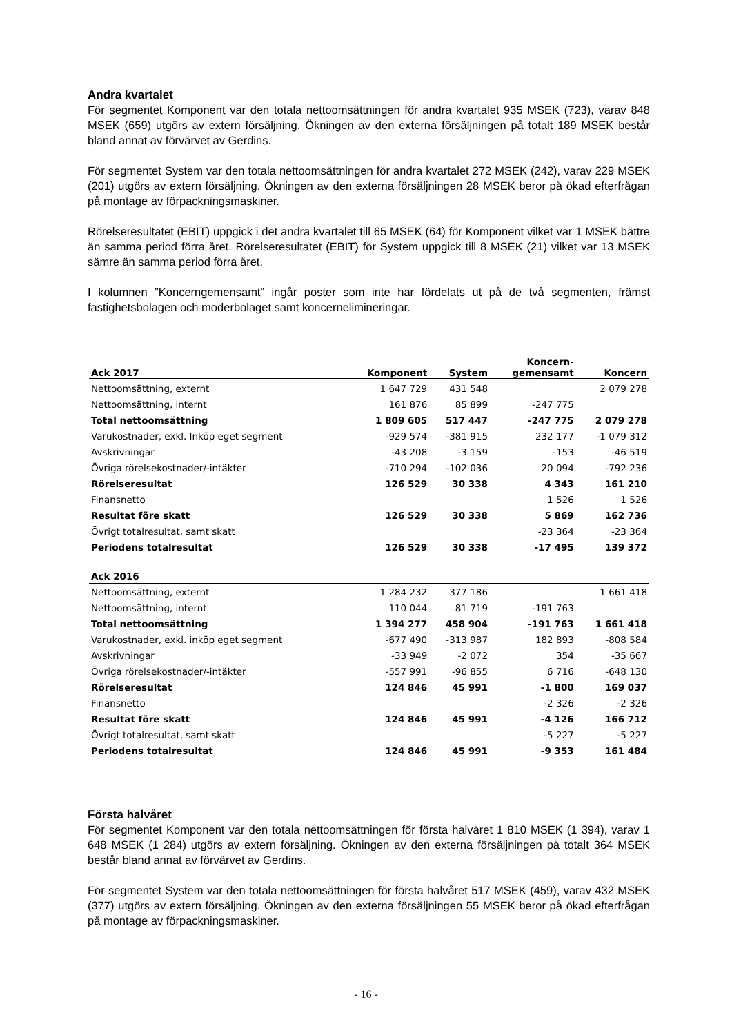Andra kvartalet
För segmentet Komponent var den totala nettoomsättningen för andra kvartalet 935 MSEK (723), varav 848 MSEK (659) utgörs av extern försäljning. Ökningen av den externa försäljningen på totalt 189 MSEK består bland annat av förvärvet av Gerdins.
För segmentet System var den totala nettoomsättningen för andra kvartalet 272 MSEK (242), varav 229 MSEK (201) utgörs av extern försäljning. Ökningen av den externa försäljningen 28 MSEK beror på ökad efterfrågan på montage av förpackningsmaskiner.
Rörelseresultatet (EBIT) uppgick i det andra kvartalet till 65 MSEK (64) för Komponent vilket var 1 MSEK bättre än samma period förra året. Rörelseresultatet (EBIT) för System uppgick till 8 MSEK (21) vilket var 13 MSEK sämre än samma period förra året.
I kolumnen ”Koncerngemensamt” ingår poster som inte har fördelats ut på de två segmenten, främst fastighetsbolagen och moderbolaget samt koncernelimineringar.
| Ack 2017 | Komponent | System | Koncern- gemensamt | Koncern |
| --- | --- | --- | --- | --- |
| Nettoomsättning, externt | 1 647 729 | 431 548 | | 2 079 278 |
| Nettoomsättning, internt | 161 876 | 85 899 | -247 775 | |
| Total nettoomsättning | 1 809 605 | 517 447 | -247 775 | 2 079 278 |
| Varukostnader, exkl. Inköp eget segment | -929 574 | -381 915 | 232 177 | -1 079 312 |
| Avskrivningar | -43 208 | -3 159 | -153 | -46 519 |
| Övriga rörelsekostnader/-intäkter | -710 294 | -102 036 | 20 094 | -792 236 |
| Rörelseresultat | 126 529 | 30 338 | 4 343 | 161 210 |
| Finansnetto | | | 1 526 | 1 526 |
| Resultat före skatt | 126 529 | 30 338 | 5 869 | 162 736 |
| Övrigt totalresultat, samt skatt | | | -23 364 | -23 364 |
| Periodens totalresultat | 126 529 | 30 338 | -17 495 | 139 372 |
| Ack 2016 | | | | |
| Nettoomsättning, externt | 1 284 232 | 377 186 | | 1 661 418 |
| Nettoomsättning, internt | 110 044 | 81 719 | -191 763 | |
| Total nettoomsättning | 1 394 277 | 458 904 | -191 763 | 1 661 418 |
| Varukostnader, exkl. inköp eget segment | -677 490 | -313 987 | 182 893 | -808 584 |
| Avskrivningar | -33 949 | -2 072 | 354 | -35 667 |
| Övriga rörelsekostnader/-intäkter | -557 991 | -96 855 | 6 716 | -648 130 |
| Rörelseresultat | 124 846 | 45 991 | -1 800 | 169 037 |
| Finansnetto | | | -2 326 | -2 326 |
| Resultat före skatt | 124 846 | 45 991 | -4 126 | 166 712 |
| Övrigt totalresultat, samt skatt | | | -5 227 | -5 227 |
| Periodens totalresultat | 124 846 | 45 991 | -9 353 | 161 484 |
Första halvåret
För segmentet Komponent var den totala nettoomsättningen för första halvåret 1 810 MSEK (1 394), varav 1 648 MSEK (1 284) utgörs av extern försäljning. Ökningen av den externa försäljningen på totalt 364 MSEK består bland annat av förvärvet av Gerdins.
För segmentet System var den totala nettoomsättningen för första halvåret 517 MSEK (459), varav 432 MSEK (377) utgörs av extern försäljning. Ökningen av den externa försäljningen 55 MSEK beror på ökad efterfrågan på montage av förpackningsmaskiner.
- 16 -